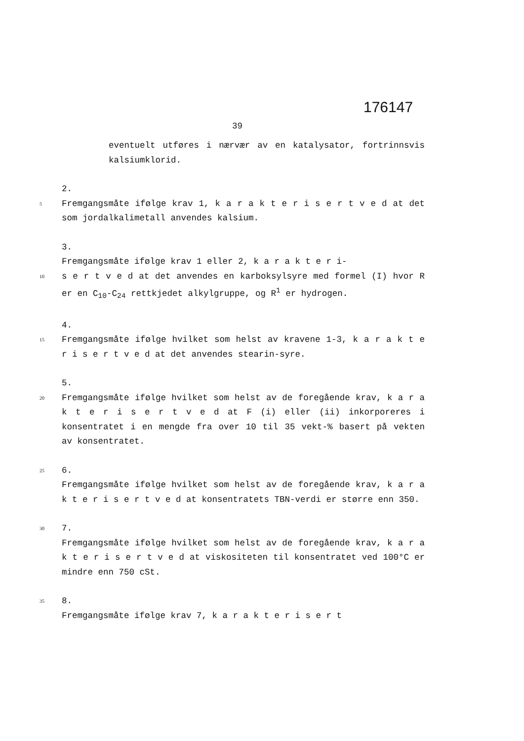176147
39
eventuelt utføres i nærvær av en katalysator, fortrinnsvis kalsiumklorid.
2.
5 Fremgangsmåte ifølge krav 1, k a r a k t e r i s e r t v e d at det som jordalkalimetall anvendes kalsium.
3.
Fremgangsmåte ifølge krav 1 eller 2, k a r a k t e r i-
10 s e r t v e d at det anvendes en karboksylsyre med formel (I) hvor R er en C<sub>10</sub>-C<sub>24</sub> rettkjedet alkylgruppe, og R<sup>1</sup> er hydrogen.
4.
15 Fremgangsmåte ifølge hvilket som helst av kravene 1-3, k a r a k t e r i s e r t v e d at det anvendes stearin-syre.
5.
20 Fremgangsmåte ifølge hvilket som helst av de foregående krav, k a r a k t e r i s e r t v e d at F (i) eller (ii) inkorporeres i konsentratet i en mengde fra over 10 til 35 vekt-% basert på vekten av konsentratet.
25 6.
Fremgangsmåte ifølge hvilket som helst av de foregående krav, k a r a k t e r i s e r t v e d at konsentratets TBN-verdi er større enn 350.
30 7.
Fremgangsmåte ifølge hvilket som helst av de foregående krav, k a r a k t e r i s e r t v e d at viskositeten til konsentratet ved 100°C er mindre enn 750 cSt.
35 8.
Fremgangsmåte ifølge krav 7, k a r a k t e r i s e r t